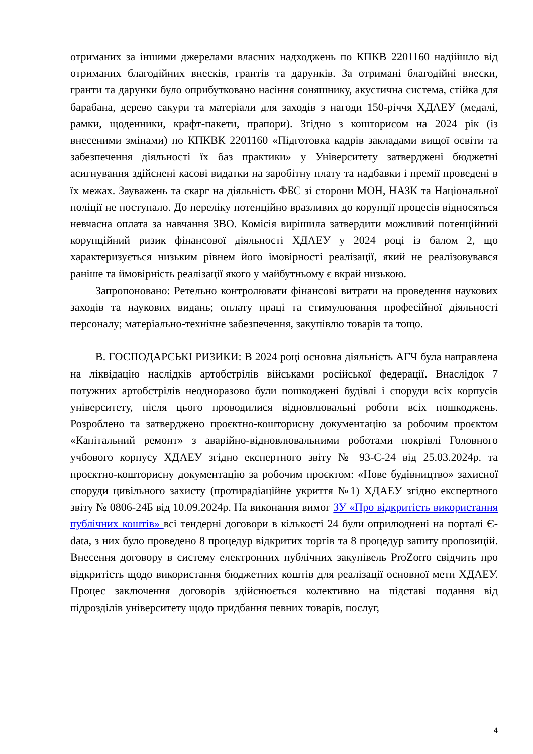отриманих за іншими джерелами власних надходжень по КПКВ 2201160 надійшло від отриманих благодійних внесків, грантів та дарунків. За отримані благодійні внески, гранти та дарунки було оприбутковано насіння соняшнику, акустична система, стійка для барабана, дерево сакури та матеріали для заходів з нагоди 150-річчя ХДАЕУ (медалі, рамки, щоденники, крафт-пакети, прапори). Згідно з кошторисом на 2024 рік (із внесеними змінами) по КПКВК 2201160 «Підготовка кадрів закладами вищої освіти та забезпечення діяльності їх баз практики» у Університету затверджені бюджетні асигнування здійснені касові видатки на заробітну плату та надбавки і премії проведені в їх межах. Зауважень та скарг на діяльність ФБС зі сторони МОН, НАЗК та Національної поліції не поступало. До переліку потенційно вразливих до корупції процесів відносяться невчасна оплата за навчання ЗВО. Комісія вирішила затвердити можливий потенційний корупційний ризик фінансової діяльності ХДАЕУ у 2024 році із балом 2, що характеризується низьким рівнем його імовірності реалізації, який не реалізовувався раніше та ймовірність реалізації якого у майбутньому є вкрай низькою.
Запропоновано: Ретельно контролювати фінансові витрати на проведення наукових заходів та наукових видань; оплату праці та стимулювання професійної діяльності персоналу; матеріально-технічне забезпечення, закупівлю товарів та тощо.
В. ГОСПОДАРСЬКІ РИЗИКИ: В 2024 році основна діяльність АГЧ була направлена на ліквідацію наслідків артобстрілів військами російської федерації. Внаслідок 7 потужних артобстрілів неодноразово були пошкоджені будівлі і споруди всіх корпусів університету, після цього проводилися відновлювальні роботи всіх пошкоджень. Розроблено та затверджено проєктно-кошторисну документацію за робочим проєктом «Капітальний ремонт» з аварійно-відновлювальними роботами покрівлі Головного учбового корпусу ХДАЕУ згідно експертного звіту № 93-Є-24 від 25.03.2024р. та проєктно-кошторисну документацію за робочим проєктом: «Нове будівництво» захисної споруди цивільного захисту (протирадіаційне укриття №1) ХДАЕУ згідно експертного звіту № 0806-24Б від 10.09.2024р. На виконання вимог ЗУ «Про відкритість використання публічних коштів» всі тендерні договори в кількості 24 були оприлюднені на порталі Є-data, з них було проведено 8 процедур відкритих торгів та 8 процедур запиту пропозицій. Внесення договору в систему електронних публічних закупівель ProZorro свідчить про відкритість щодо використання бюджетних коштів для реалізації основної мети ХДАЕУ. Процес заключення договорів здійснюється колективно на підставі подання від підрозділів університету щодо придбання певних товарів, послуг,
4